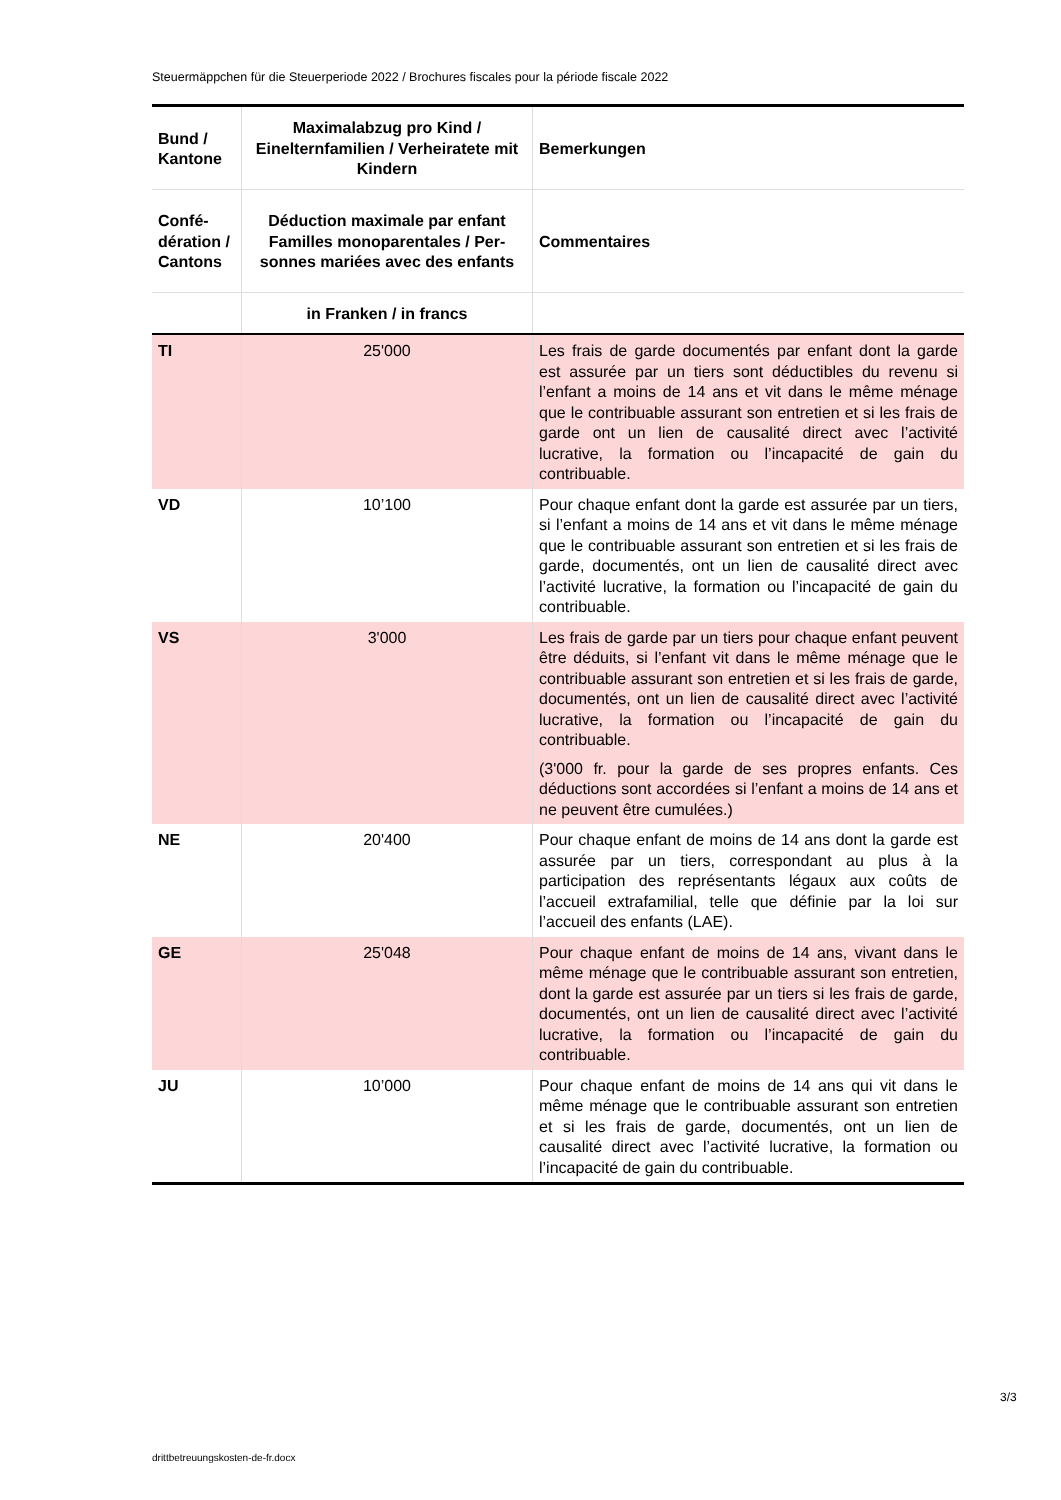Steuermäppchen für die Steuerperiode 2022 / Brochures fiscales pour la période fiscale 2022
| Bund / Kantone | Maximalabzug pro Kind / Einelternfamilien / Verheiratete mit Kindern | Bemerkungen |
| --- | --- | --- |
| Confé­dération / Can­tons | Déduction maximale par enfant Familles monoparentales / Per­sonnes mariées avec des en­fants | Commentaires |
| | in Franken / in francs | |
| TI | 25'000 | Les frais de garde documentés par enfant dont la garde est assurée par un tiers sont déductibles du revenu si l’enfant a moins de 14 ans et vit dans le même ménage que le contribuable assurant son entretien et si les frais de garde ont un lien de causalité direct avec l’activité lucrative, la formation ou l’incapacité de gain du contribuable. |
| VD | 10’100 | Pour chaque enfant dont la garde est assurée par un tiers, si l’enfant a moins de 14 ans et vit dans le même ménage que le contribuable assurant son entretien et si les frais de garde, documentés, ont un lien de causalité direct avec l’activité lucrative, la formation ou l’incapacité de gain du contribuable. |
| VS | 3'000 | Les frais de garde par un tiers pour chaque enfant peuvent être déduits, si l’enfant vit dans le même ménage que le contribuable assurant son entretien et si les frais de garde, documentés, ont un lien de causalité direct avec l’activité lucrative, la formation ou l’incapacité de gain du contribuable. (3'000 fr. pour la garde de ses propres enfants. Ces déductions sont accordées si l’enfant a moins de 14 ans et ne peuvent être cumulées.) |
| NE | 20'400 | Pour chaque enfant de moins de 14 ans dont la garde est assurée par un tiers, correspondant au plus à la participation des représentants légaux aux coûts de l’accueil extrafamilial, telle que définie par la loi sur l’accueil des enfants (LAE). |
| GE | 25'048 | Pour chaque enfant de moins de 14 ans, vivant dans le même ménage que le contribuable assurant son entretien, dont la garde est assurée par un tiers si les frais de garde, documentés, ont un lien de causalité direct avec l’activité lucrative, la formation ou l’incapacité de gain du contribuable. |
| JU | 10’000 | Pour chaque enfant de moins de 14 ans qui vit dans le même ménage que le contribuable assurant son entretien et si les frais de garde, documentés, ont un lien de causalité direct avec l’activité lucrative, la formation ou l’incapacité de gain du contribuable. |
3/3
drittbetreuungskosten-de-fr.docx